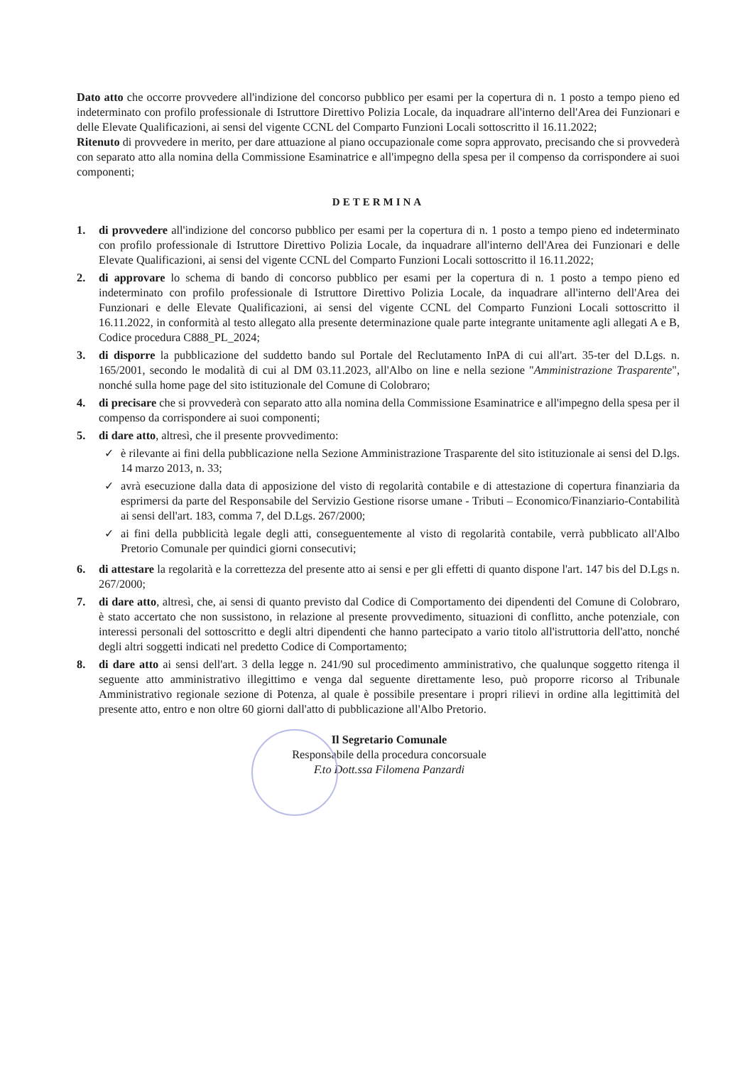Dato atto che occorre provvedere all'indizione del concorso pubblico per esami per la copertura di n. 1 posto a tempo pieno ed indeterminato con profilo professionale di Istruttore Direttivo Polizia Locale, da inquadrare all'interno dell'Area dei Funzionari e delle Elevate Qualificazioni, ai sensi del vigente CCNL del Comparto Funzioni Locali sottoscritto il 16.11.2022;
Ritenuto di provvedere in merito, per dare attuazione al piano occupazionale come sopra approvato, precisando che si provvederà con separato atto alla nomina della Commissione Esaminatrice e all'impegno della spesa per il compenso da corrispondere ai suoi componenti;
DETERMINA
1. di provvedere all'indizione del concorso pubblico per esami per la copertura di n. 1 posto a tempo pieno ed indeterminato con profilo professionale di Istruttore Direttivo Polizia Locale, da inquadrare all'interno dell'Area dei Funzionari e delle Elevate Qualificazioni, ai sensi del vigente CCNL del Comparto Funzioni Locali sottoscritto il 16.11.2022;
2. di approvare lo schema di bando di concorso pubblico per esami per la copertura di n. 1 posto a tempo pieno ed indeterminato con profilo professionale di Istruttore Direttivo Polizia Locale, da inquadrare all'interno dell'Area dei Funzionari e delle Elevate Qualificazioni, ai sensi del vigente CCNL del Comparto Funzioni Locali sottoscritto il 16.11.2022, in conformità al testo allegato alla presente determinazione quale parte integrante unitamente agli allegati A e B, Codice procedura C888_PL_2024;
3. di disporre la pubblicazione del suddetto bando sul Portale del Reclutamento InPA di cui all'art. 35-ter del D.Lgs. n. 165/2001, secondo le modalità di cui al DM 03.11.2023, all'Albo on line e nella sezione "Amministrazione Trasparente", nonché sulla home page del sito istituzionale del Comune di Colobraro;
4. di precisare che si provvederà con separato atto alla nomina della Commissione Esaminatrice e all'impegno della spesa per il compenso da corrispondere ai suoi componenti;
5. di dare atto, altresì, che il presente provvedimento:
✓ è rilevante ai fini della pubblicazione nella Sezione Amministrazione Trasparente del sito istituzionale ai sensi del D.lgs. 14 marzo 2013, n. 33;
✓ avrà esecuzione dalla data di apposizione del visto di regolarità contabile e di attestazione di copertura finanziaria da esprimersi da parte del Responsabile del Servizio Gestione risorse umane - Tributi – Economico/Finanziario-Contabilità ai sensi dell'art. 183, comma 7, del D.Lgs. 267/2000;
✓ ai fini della pubblicità legale degli atti, conseguentemente al visto di regolarità contabile, verrà pubblicato all'Albo Pretorio Comunale per quindici giorni consecutivi;
6. di attestare la regolarità e la correttezza del presente atto ai sensi e per gli effetti di quanto dispone l'art. 147 bis del D.Lgs n. 267/2000;
7. di dare atto, altresì, che, ai sensi di quanto previsto dal Codice di Comportamento dei dipendenti del Comune di Colobraro, è stato accertato che non sussistono, in relazione al presente provvedimento, situazioni di conflitto, anche potenziale, con interessi personali del sottoscritto e degli altri dipendenti che hanno partecipato a vario titolo all'istruttoria dell'atto, nonché degli altri soggetti indicati nel predetto Codice di Comportamento;
8. di dare atto ai sensi dell'art. 3 della legge n. 241/90 sul procedimento amministrativo, che qualunque soggetto ritenga il seguente atto amministrativo illegittimo e venga dal seguente direttamente leso, può proporre ricorso al Tribunale Amministrativo regionale sezione di Potenza, al quale è possibile presentare i propri rilievi in ordine alla legittimità del presente atto, entro e non oltre 60 giorni dall'atto di pubblicazione all'Albo Pretorio.
Il Segretario Comunale
Responsabile della procedura concorsuale
F.to Dott.ssa Filomena Panzardi